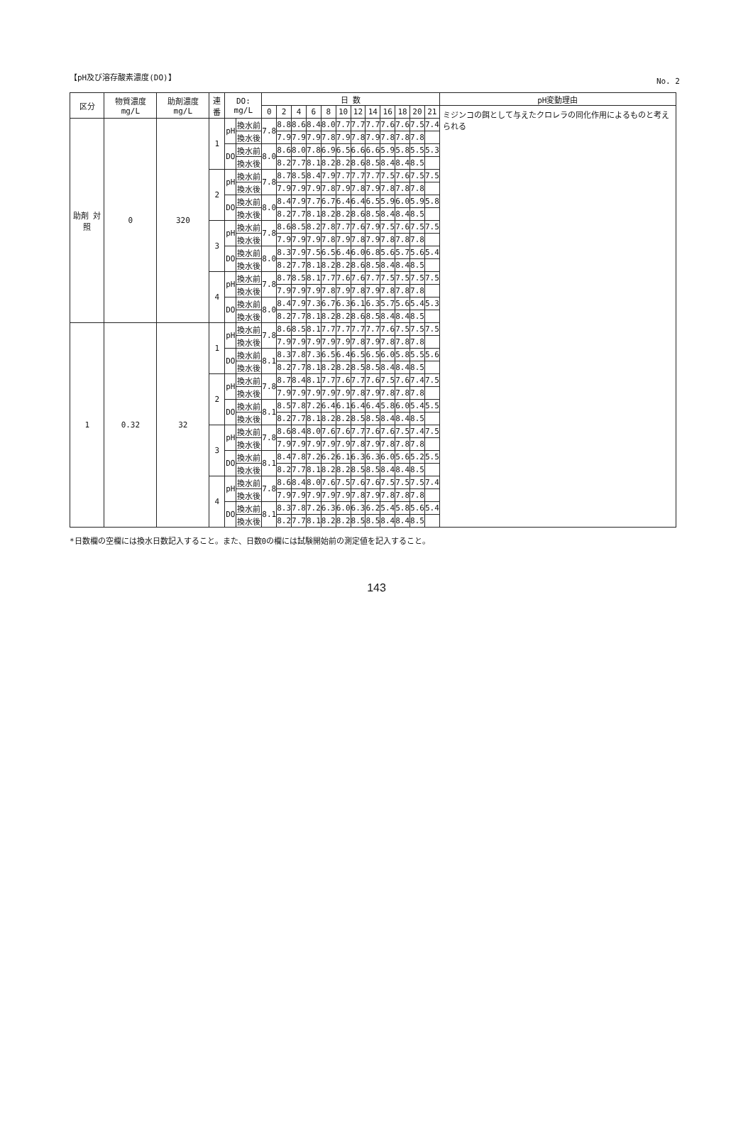【pH及び溶存酸素濃度(DO)】 No. 2
| 区分 | 物質濃度 mg/L | 助剤濃度 mg/L | 連番 | DO: mg/L | | 日 数 | | | | | | | | | | | | pH変動理由 |
| --- | --- | --- | --- | --- | --- | --- | --- | --- | --- | --- | --- | --- | --- | --- | --- | --- | --- | --- |
| | | | | | | 0 | 2 | 4 | 6 | 8 | 10 | 12 | 14 | 16 | 18 | 20 | 21 | ミジンコの餌として与えたクロレラの同化作用によるものと考えられる |
| 助剤 対照 | 0 | 320 | 1 | pH | 換水前 | 7.8 | 8.8 | 8.6 | 8.4 | 8.0 | 7.7 | 7.7 | 7.7 | 7.6 | 7.6 | 7.5 | 7.4 | |
| | | | | | 換水後 | | 7.9 | 7.9 | 7.9 | 7.8 | 7.9 | 7.8 | 7.9 | 7.8 | 7.8 | 7.8 | | |
| | | | | DO | 換水前 | 8.0 | 8.6 | 8.0 | 7.8 | 6.9 | 6.5 | 6.6 | 6.6 | 5.9 | 5.8 | 5.5 | 5.3 | |
| | | | | | 換水後 | | 8.2 | 7.7 | 8.1 | 8.2 | 8.2 | 8.6 | 8.5 | 8.4 | 8.4 | 8.5 | | |
| | | | 2 | pH | 換水前 | 7.8 | 8.7 | 8.5 | 8.4 | 7.9 | 7.7 | 7.7 | 7.7 | 7.5 | 7.6 | 7.5 | 7.5 | |
| | | | | | 換水後 | | 7.9 | 7.9 | 7.9 | 7.8 | 7.9 | 7.8 | 7.9 | 7.8 | 7.8 | 7.8 | | |
| | | | | DO | 換水前 | 8.0 | 8.4 | 7.9 | 7.7 | 6.7 | 6.4 | 6.4 | 6.5 | 5.9 | 6.0 | 5.9 | 5.8 | |
| | | | | | 換水後 | | 8.2 | 7.7 | 8.1 | 8.2 | 8.2 | 8.6 | 8.5 | 8.4 | 8.4 | 8.5 | | |
| | | | 3 | pH | 換水前 | 7.8 | 8.6 | 8.5 | 8.2 | 7.8 | 7.7 | 7.6 | 7.9 | 7.5 | 7.6 | 7.5 | 7.5 | |
| | | | | | 換水後 | | 7.9 | 7.9 | 7.9 | 7.8 | 7.9 | 7.8 | 7.9 | 7.8 | 7.8 | 7.8 | | |
| | | | | DO | 換水前 | 8.0 | 8.3 | 7.9 | 7.5 | 6.5 | 6.4 | 6.0 | 6.8 | 5.6 | 5.7 | 5.6 | 5.4 | |
| | | | | | 換水後 | | 8.2 | 7.7 | 8.1 | 8.2 | 8.2 | 8.6 | 8.5 | 8.4 | 8.4 | 8.5 | | |
| | | | 4 | pH | 換水前 | 7.8 | 8.7 | 8.5 | 8.1 | 7.7 | 7.6 | 7.6 | 7.7 | 7.5 | 7.5 | 7.5 | 7.5 | |
| | | | | | 換水後 | | 7.9 | 7.9 | 7.9 | 7.8 | 7.9 | 7.8 | 7.9 | 7.8 | 7.8 | 7.8 | | |
| | | | | DO | 換水前 | 8.0 | 8.4 | 7.9 | 7.3 | 6.7 | 6.3 | 6.1 | 6.3 | 5.7 | 5.6 | 5.4 | 5.3 | |
| | | | | | 換水後 | | 8.2 | 7.7 | 8.1 | 8.2 | 8.2 | 8.6 | 8.5 | 8.4 | 8.4 | 8.5 | | |
| 1 | 0.32 | 32 | 1 | pH | 換水前 | 7.8 | 8.6 | 8.5 | 8.1 | 7.7 | 7.7 | 7.7 | 7.7 | 7.6 | 7.5 | 7.5 | 7.5 | |
| | | | | | 換水後 | | 7.9 | 7.9 | 7.9 | 7.9 | 7.9 | 7.8 | 7.9 | 7.8 | 7.8 | 7.8 | | |
| | | | | DO | 換水前 | 8.1 | 8.3 | 7.8 | 7.3 | 6.5 | 6.4 | 6.5 | 6.5 | 6.0 | 5.8 | 5.5 | 5.6 | |
| | | | | | 換水後 | | 8.2 | 7.7 | 8.1 | 8.2 | 8.2 | 8.5 | 8.5 | 8.4 | 8.4 | 8.5 | | |
| | | | 2 | pH | 換水前 | 7.8 | 8.7 | 8.4 | 8.1 | 7.7 | 7.6 | 7.7 | 7.6 | 7.5 | 7.6 | 7.4 | 7.5 | |
| | | | | | 換水後 | | 7.9 | 7.9 | 7.9 | 7.9 | 7.9 | 7.8 | 7.9 | 7.8 | 7.8 | 7.8 | | |
| | | | | DO | 換水前 | 8.1 | 8.5 | 7.8 | 7.2 | 6.4 | 6.1 | 6.4 | 6.4 | 5.8 | 6.0 | 5.4 | 5.5 | |
| | | | | | 換水後 | | 8.2 | 7.7 | 8.1 | 8.2 | 8.2 | 8.5 | 8.5 | 8.4 | 8.4 | 8.5 | | |
| | | | 3 | pH | 換水前 | 7.8 | 8.6 | 8.4 | 8.0 | 7.6 | 7.6 | 7.7 | 7.6 | 7.6 | 7.5 | 7.4 | 7.5 | |
| | | | | | 換水後 | | 7.9 | 7.9 | 7.9 | 7.9 | 7.9 | 7.8 | 7.9 | 7.8 | 7.8 | 7.8 | | |
| | | | | DO | 換水前 | 8.1 | 8.4 | 7.8 | 7.2 | 6.2 | 6.1 | 6.3 | 6.3 | 6.0 | 5.6 | 5.2 | 5.5 | |
| | | | | | 換水後 | | 8.2 | 7.7 | 8.1 | 8.2 | 8.2 | 8.5 | 8.5 | 8.4 | 8.4 | 8.5 | | |
| | | | 4 | pH | 換水前 | 7.8 | 8.6 | 8.4 | 8.0 | 7.6 | 7.5 | 7.6 | 7.6 | 7.5 | 7.5 | 7.5 | 7.4 | |
| | | | | | 換水後 | | 7.9 | 7.9 | 7.9 | 7.9 | 7.9 | 7.8 | 7.9 | 7.8 | 7.8 | 7.8 | | |
| | | | | DO | 換水前 | 8.1 | 8.3 | 7.8 | 7.2 | 6.3 | 6.0 | 6.3 | 6.2 | 5.4 | 5.8 | 5.6 | 5.4 | |
| | | | | | 換水後 | | 8.2 | 7.7 | 8.1 | 8.2 | 8.2 | 8.5 | 8.5 | 8.4 | 8.4 | 8.5 | | |
*日数欄の空欄には換水日数記入すること。また、日数0の欄には試験開始前の測定値を記入すること。
143